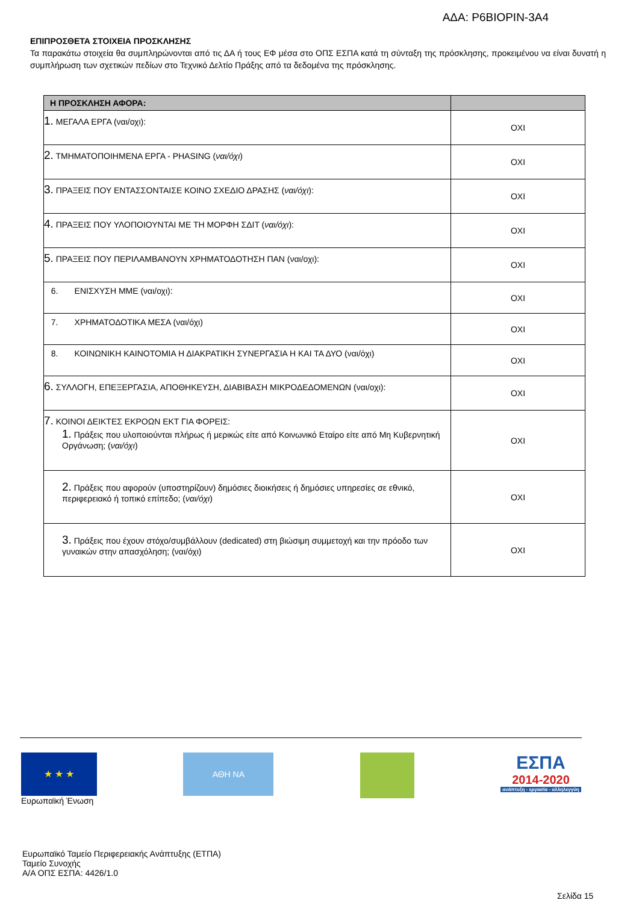ΑΔΑ: Ρ6ΒΙΟΡΙΝ-3Α4
ΕΠΙΠΡΟΣΘΕΤΑ ΣΤΟΙΧΕΙΑ ΠΡΟΣΚΛΗΣΗΣ
Τα παρακάτω στοιχεία θα συμπληρώνονται από τις ΔΑ ή τους ΕΦ μέσα στο ΟΠΣ ΕΣΠΑ κατά τη σύνταξη της πρόσκλησης, προκειμένου να είναι δυνατή η συμπλήρωση των σχετικών πεδίων στο Τεχνικό Δελτίο Πράξης από τα δεδομένα της πρόσκλησης.
| Η ΠΡΟΣΚΛΗΣΗ ΑΦΟΡΑ: | |
| --- | --- |
| 1. ΜΕΓΑΛΑ ΕΡΓΑ (ναι/οχι): | ΟΧΙ |
| 2. ΤΜΗΜΑΤΟΠΟΙΗΜΕΝΑ ΕΡΓΑ - PHASING ( ναι/όχι ) | ΟΧΙ |
| 3. ΠΡΑΞΕΙΣ ΠΟΥ ΕΝΤΑΣΣΟΝΤΑΙΣΕ ΚΟΙΝΟ ΣΧΕΔΙΟ ΔΡΑΣΗΣ ( ναι/όχι ): | ΟΧΙ |
| 4. ΠΡΑΞΕΙΣ ΠΟΥ ΥΛΟΠΟΙΟΥΝΤΑΙ ΜΕ ΤΗ ΜΟΡΦΗ ΣΔΙΤ ( ναι/όχι ): | ΟΧΙ |
| 5. ΠΡΑΞΕΙΣ ΠΟΥ ΠΕΡΙΛΑΜΒΑΝΟΥΝ ΧΡΗΜΑΤΟΔΟΤΗΣΗ ΠΑΝ (ναι/οχι): | ΟΧΙ |
| 6. ΕΝΙΣΧΥΣΗ ΜΜΕ (ναι/οχι): | ΟΧΙ |
| 7. ΧΡΗΜΑΤΟΔΟΤΙΚΑ ΜΕΣΑ (ναι/όχι) | ΟΧΙ |
| 8. ΚΟΙΝΩΝΙΚΗ ΚΑΙΝΟΤΟΜΙΑ Η ΔΙΑΚΡΑΤΙΚΗ ΣΥΝΕΡΓΑΣΙΑ Η ΚΑΙ ΤΑ ΔΥΟ (ναι/όχι) | ΟΧΙ |
| 6. ΣΥΛΛΟΓΗ, ΕΠΕΞΕΡΓΑΣΙΑ, ΑΠΟΘΗΚΕΥΣΗ, ΔΙΑΒΙΒΑΣΗ ΜΙΚΡΟΔΕΔΟΜΕΝΩΝ (ναι/οχι): | ΟΧΙ |
| 7. ΚΟΙΝΟΙ ΔΕΙΚΤΕΣ ΕΚΡΟΩΝ ΕΚΤ ΓΙΑ ΦΟΡΕΙΣ: 1. Πράξεις που υλοποιούνται πλήρως ή μερικώς είτε από Κοινωνικό Εταίρο είτε από Μη Κυβερνητική Οργάνωση; ( ναι/όχι ) | ΟΧΙ |
| 2. Πράξεις που αφορούν (υποστηρίζουν) δημόσιες διοικήσεις ή δημόσιες υπηρεσίες σε εθνικό, περιφερειακό ή τοπικό επίπεδο; ( ναι/όχι ) | ΟΧΙ |
| 3. Πράξεις που έχουν στόχο/συμβάλλουν (dedicated) στη βιώσιμη συμμετοχή και την πρόοδο των γυναικών στην απασχόληση; (ναι/όχι) | ΟΧΙ |
★ ★ ★
Ευρωπαϊκή Ένωση
ΑΘΗ ΝΑ
ΕΣΠΑ
2014-2020
ανάπτυξη - εργασία - αλληλεγγύη
Ευρωπαϊκό Ταμείο Περιφερειακής Ανάπτυξης (ΕΤΠΑ)
Ταμείο Συνοχής
Α/Α ΟΠΣ ΕΣΠΑ: 4426/1.0
Σελίδα 15